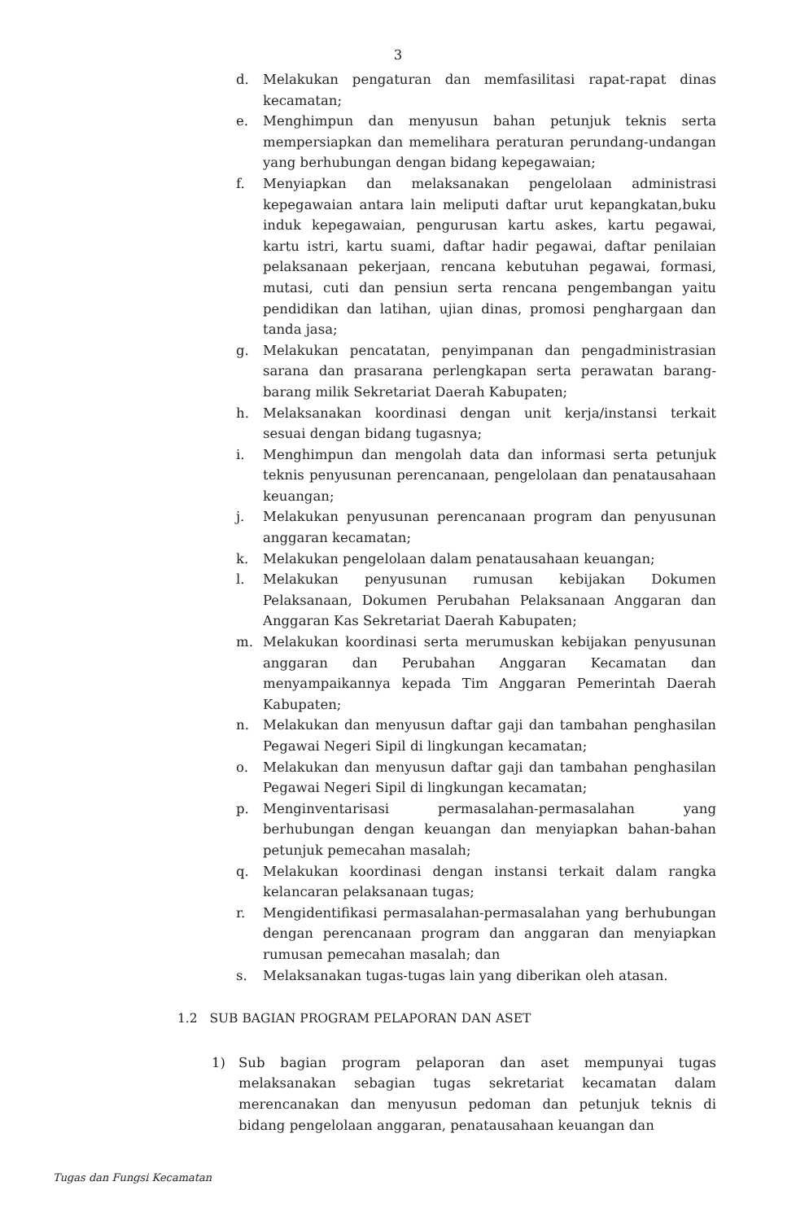3
d. Melakukan pengaturan dan memfasilitasi rapat-rapat dinas kecamatan;
e. Menghimpun dan menyusun bahan petunjuk teknis serta mempersiapkan dan memelihara peraturan perundang-undangan yang berhubungan dengan bidang kepegawaian;
f. Menyiapkan dan melaksanakan pengelolaan administrasi kepegawaian antara lain meliputi daftar urut kepangkatan,buku induk kepegawaian, pengurusan kartu askes, kartu pegawai, kartu istri, kartu suami, daftar hadir pegawai, daftar penilaian pelaksanaan pekerjaan, rencana kebutuhan pegawai, formasi, mutasi, cuti dan pensiun serta rencana pengembangan yaitu pendidikan dan latihan, ujian dinas, promosi penghargaan dan tanda jasa;
g. Melakukan pencatatan, penyimpanan dan pengadministrasian sarana dan prasarana perlengkapan serta perawatan barang-barang milik Sekretariat Daerah Kabupaten;
h. Melaksanakan koordinasi dengan unit kerja/instansi terkait sesuai dengan bidang tugasnya;
i. Menghimpun dan mengolah data dan informasi serta petunjuk teknis penyusunan perencanaan, pengelolaan dan penatausahaan keuangan;
j. Melakukan penyusunan perencanaan program dan penyusunan anggaran kecamatan;
k. Melakukan pengelolaan dalam penatausahaan keuangan;
l. Melakukan penyusunan rumusan kebijakan Dokumen Pelaksanaan, Dokumen Perubahan Pelaksanaan Anggaran dan Anggaran Kas Sekretariat Daerah Kabupaten;
m. Melakukan koordinasi serta merumuskan kebijakan penyusunan anggaran dan Perubahan Anggaran Kecamatan dan menyampaikannya kepada Tim Anggaran Pemerintah Daerah Kabupaten;
n. Melakukan dan menyusun daftar gaji dan tambahan penghasilan Pegawai Negeri Sipil di lingkungan kecamatan;
o. Melakukan dan menyusun daftar gaji dan tambahan penghasilan Pegawai Negeri Sipil di lingkungan kecamatan;
p. Menginventarisasi permasalahan-permasalahan yang berhubungan dengan keuangan dan menyiapkan bahan-bahan petunjuk pemecahan masalah;
q. Melakukan koordinasi dengan instansi terkait dalam rangka kelancaran pelaksanaan tugas;
r. Mengidentifikasi permasalahan-permasalahan yang berhubungan dengan perencanaan program dan anggaran dan menyiapkan rumusan pemecahan masalah; dan
s. Melaksanakan tugas-tugas lain yang diberikan oleh atasan.
1.2 SUB BAGIAN PROGRAM PELAPORAN DAN ASET
1) Sub bagian program pelaporan dan aset mempunyai tugas melaksanakan sebagian tugas sekretariat kecamatan dalam merencanakan dan menyusun pedoman dan petunjuk teknis di bidang pengelolaan anggaran, penatausahaan keuangan dan
Tugas dan Fungsi Kecamatan